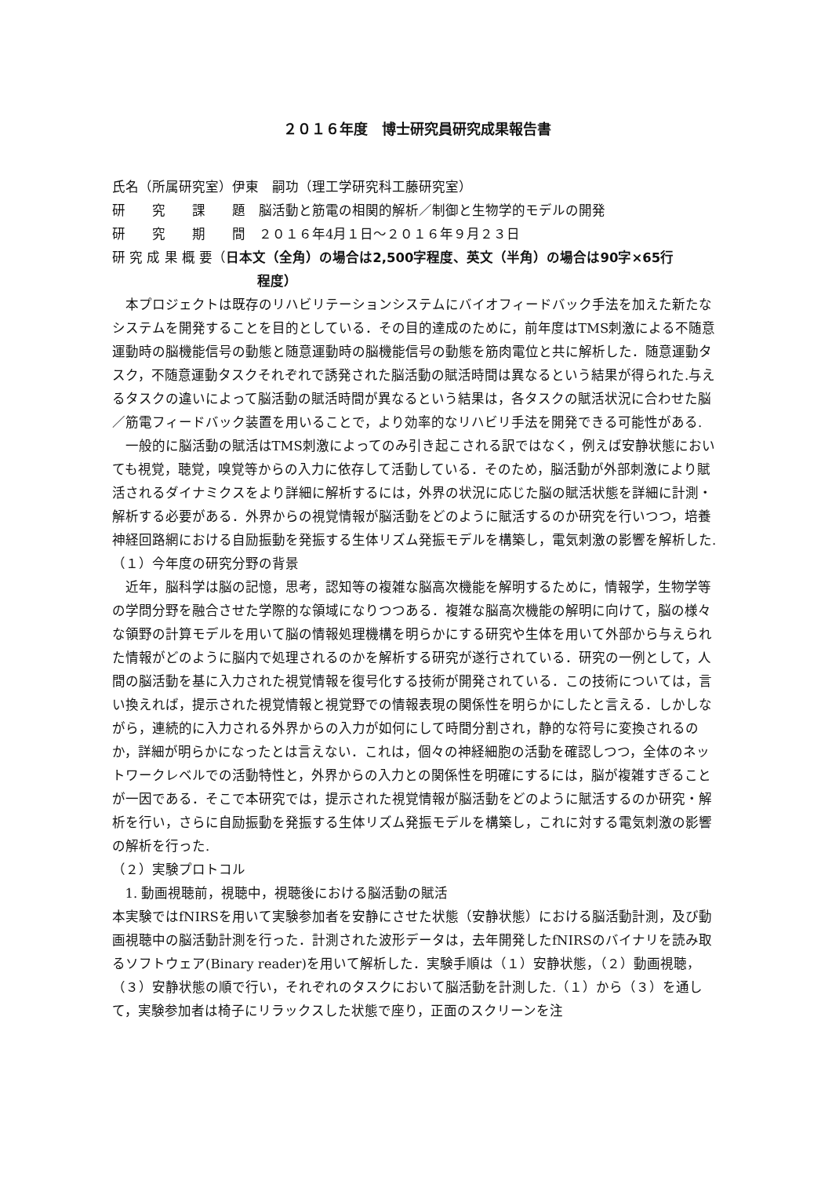２０１６年度　博士研究員研究成果報告書
氏名（所属研究室）伊東　嗣功（理工学研究科工藤研究室）
研　　究　　課　　題　脳活動と筋電の相関的解析／制御と生物学的モデルの開発
研　　究　　期　　間　２０１６年4月１日～２０１６年９月２３日
研 究 成 果 概 要（日本文（全角）の場合は2,500字程度、英文（半角）の場合は90字×65行
程度）
本プロジェクトは既存のリハビリテーションシステムにバイオフィードバック手法を加えた新たなシステムを開発することを目的としている．その目的達成のために，前年度はTMS刺激による不随意運動時の脳機能信号の動態と随意運動時の脳機能信号の動態を筋肉電位と共に解析した．随意運動タスク，不随意運動タスクそれぞれで誘発された脳活動の賦活時間は異なるという結果が得られた.与えるタスクの違いによって脳活動の賦活時間が異なるという結果は，各タスクの賦活状況に合わせた脳／筋電フィードバック装置を用いることで，より効率的なリハビリ手法を開発できる可能性がある.
一般的に脳活動の賦活はTMS刺激によってのみ引き起こされる訳ではなく，例えば安静状態においても視覚，聴覚，嗅覚等からの入力に依存して活動している．そのため，脳活動が外部刺激により賦活されるダイナミクスをより詳細に解析するには，外界の状況に応じた脳の賦活状態を詳細に計測・解析する必要がある．外界からの視覚情報が脳活動をどのように賦活するのか研究を行いつつ，培養神経回路網における自励振動を発振する生体リズム発振モデルを構築し，電気刺激の影響を解析した.
（１）今年度の研究分野の背景
近年，脳科学は脳の記憶，思考，認知等の複雑な脳高次機能を解明するために，情報学，生物学等の学問分野を融合させた学際的な領域になりつつある．複雑な脳高次機能の解明に向けて，脳の様々な領野の計算モデルを用いて脳の情報処理機構を明らかにする研究や生体を用いて外部から与えられた情報がどのように脳内で処理されるのかを解析する研究が遂行されている．研究の一例として，人間の脳活動を基に入力された視覚情報を復号化する技術が開発されている．この技術については，言い換えれば，提示された視覚情報と視覚野での情報表現の関係性を明らかにしたと言える．しかしながら，連続的に入力される外界からの入力が如何にして時間分割され，静的な符号に変換されるのか，詳細が明らかになったとは言えない．これは，個々の神経細胞の活動を確認しつつ，全体のネットワークレベルでの活動特性と，外界からの入力との関係性を明確にするには，脳が複雑すぎることが一因である．そこで本研究では，提示された視覚情報が脳活動をどのように賦活するのか研究・解析を行い，さらに自励振動を発振する生体リズム発振モデルを構築し，これに対する電気刺激の影響の解析を行った.
（２）実験プロトコル
1. 動画視聴前，視聴中，視聴後における脳活動の賦活
本実験ではfNIRSを用いて実験参加者を安静にさせた状態（安静状態）における脳活動計測，及び動画視聴中の脳活動計測を行った．計測された波形データは，去年開発したfNIRSのバイナリを読み取るソフトウェア(Binary reader)を用いて解析した．実験手順は（１）安静状態，（２）動画視聴，（３）安静状態の順で行い，それぞれのタスクにおいて脳活動を計測した.（１）から（３）を通して，実験参加者は椅子にリラックスした状態で座り，正面のスクリーンを注